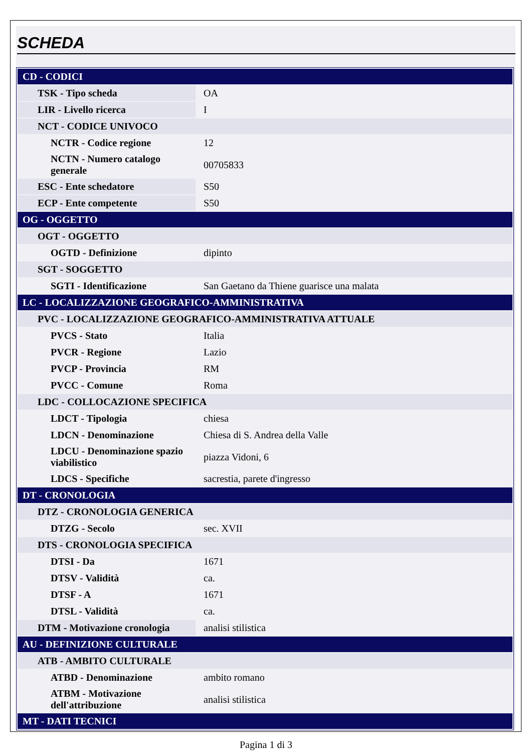SCHEDA
| CD - CODICI | |
| TSK - Tipo scheda | OA |
| LIR - Livello ricerca | I |
| NCT - CODICE UNIVOCO | |
| NCTR - Codice regione | 12 |
| NCTN - Numero catalogo generale | 00705833 |
| ESC - Ente schedatore | S50 |
| ECP - Ente competente | S50 |
| OG - OGGETTO | |
| OGT - OGGETTO | |
| OGTD - Definizione | dipinto |
| SGT - SOGGETTO | |
| SGTI - Identificazione | San Gaetano da Thiene guarisce una malata |
| LC - LOCALIZZAZIONE GEOGRAFICO-AMMINISTRATIVA | |
| PVC - LOCALIZZAZIONE GEOGRAFICO-AMMINISTRATIVA ATTUALE | |
| PVCS - Stato | Italia |
| PVCR - Regione | Lazio |
| PVCP - Provincia | RM |
| PVCC - Comune | Roma |
| LDC - COLLOCAZIONE SPECIFICA | |
| LDCT - Tipologia | chiesa |
| LDCN - Denominazione | Chiesa di S. Andrea della Valle |
| LDCU - Denominazione spazio viabilistico | piazza Vidoni, 6 |
| LDCS - Specifiche | sacrestia, parete d'ingresso |
| DT - CRONOLOGIA | |
| DTZ - CRONOLOGIA GENERICA | |
| DTZG - Secolo | sec. XVII |
| DTS - CRONOLOGIA SPECIFICA | |
| DTSI - Da | 1671 |
| DTSV - Validità | ca. |
| DTSF - A | 1671 |
| DTSL - Validità | ca. |
| DTM - Motivazione cronologia | analisi stilistica |
| AU - DEFINIZIONE CULTURALE | |
| ATB - AMBITO CULTURALE | |
| ATBD - Denominazione | ambito romano |
| ATBM - Motivazione dell'attribuzione | analisi stilistica |
| MT - DATI TECNICI | |
Pagina 1 di 3